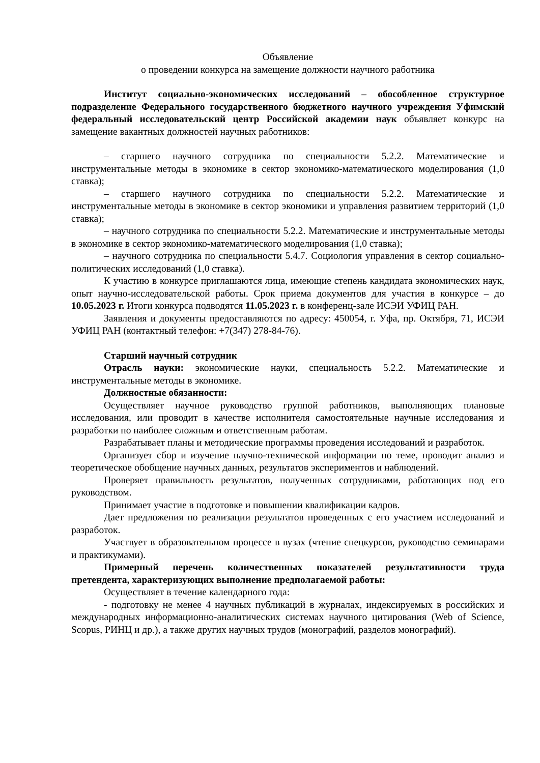Объявление
о проведении конкурса на замещение должности научного работника
Институт социально-экономических исследований – обособленное структурное подразделение Федерального государственного бюджетного научного учреждения Уфимский федеральный исследовательский центр Российской академии наук объявляет конкурс на замещение вакантных должностей научных работников:
– старшего научного сотрудника по специальности 5.2.2. Математические и инструментальные методы в экономике в сектор экономико-математического моделирования (1,0 ставка);
– старшего научного сотрудника по специальности 5.2.2. Математические и инструментальные методы в экономике в сектор экономики и управления развитием территорий (1,0 ставка);
– научного сотрудника по специальности 5.2.2. Математические и инструментальные методы в экономике в сектор экономико-математического моделирования (1,0 ставка);
– научного сотрудника по специальности 5.4.7. Социология управления в сектор социально-политических исследований (1,0 ставка).
К участию в конкурсе приглашаются лица, имеющие степень кандидата экономических наук, опыт научно-исследовательской работы. Срок приема документов для участия в конкурсе – до 10.05.2023 г. Итоги конкурса подводятся 11.05.2023 г. в конференц-зале ИСЭИ УФИЦ РАН.
Заявления и документы предоставляются по адресу: 450054, г. Уфа, пр. Октября, 71, ИСЭИ УФИЦ РАН (контактный телефон: +7(347) 278-84-76).
Старший научный сотрудник
Отрасль науки: экономические науки, специальность 5.2.2. Математические и инструментальные методы в экономике.
Должностные обязанности:
Осуществляет научное руководство группой работников, выполняющих плановые исследования, или проводит в качестве исполнителя самостоятельные научные исследования и разработки по наиболее сложным и ответственным работам.
Разрабатывает планы и методические программы проведения исследований и разработок.
Организует сбор и изучение научно-технической информации по теме, проводит анализ и теоретическое обобщение научных данных, результатов экспериментов и наблюдений.
Проверяет правильность результатов, полученных сотрудниками, работающих под его руководством.
Принимает участие в подготовке и повышении квалификации кадров.
Дает предложения по реализации результатов проведенных с его участием исследований и разработок.
Участвует в образовательном процессе в вузах (чтение спецкурсов, руководство семинарами и практикумами).
Примерный перечень количественных показателей результативности труда претендента, характеризующих выполнение предполагаемой работы:
Осуществляет в течение календарного года:
- подготовку не менее 4 научных публикаций в журналах, индексируемых в российских и международных информационно-аналитических системах научного цитирования (Web of Science, Scopus, РИНЦ и др.), а также других научных трудов (монографий, разделов монографий).